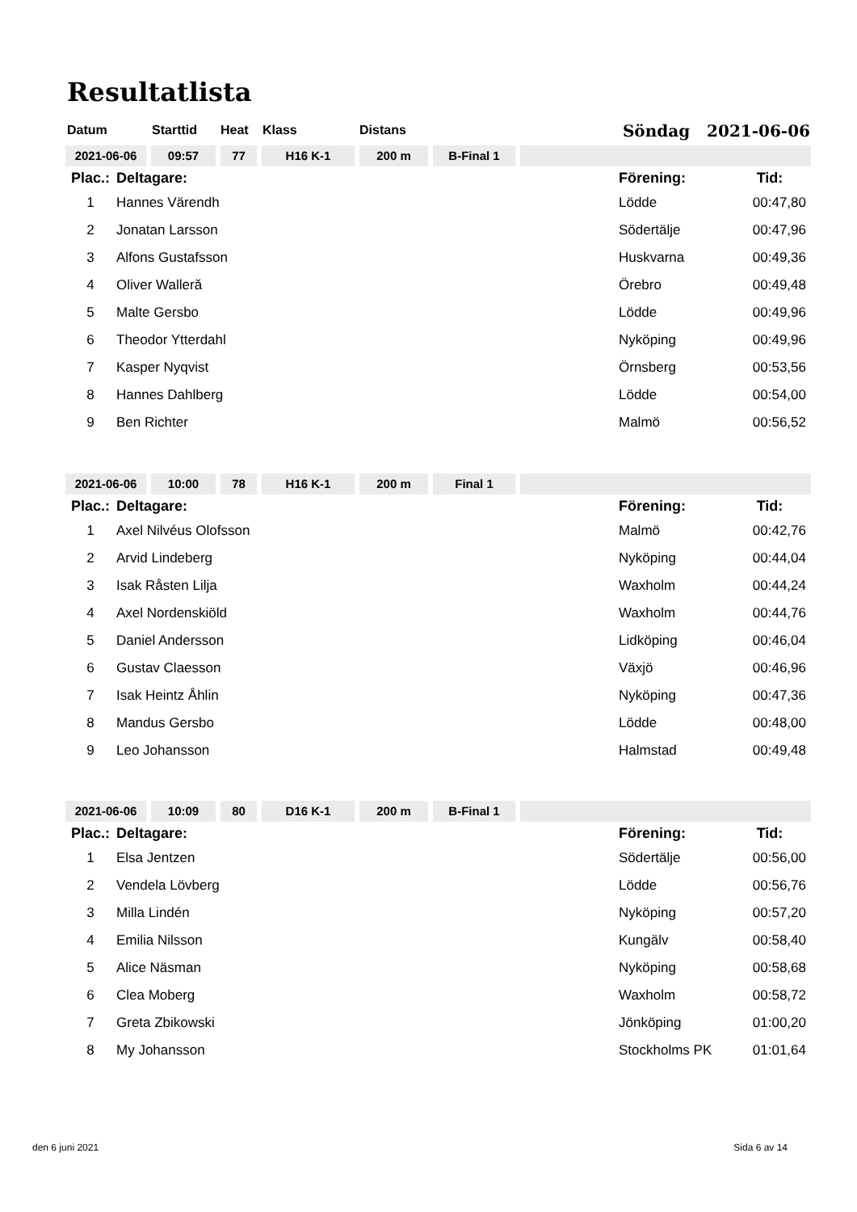Resultatlista
Datum Starttid Heat Klass Distans Söndag 2021-06-06
2021-06-06 09:57 77 H16 K-1 200 m B-Final 1
| Plac.: | Deltagare: | Förening: | Tid: |
| --- | --- | --- | --- |
| 1 | Hannes Värendh | Lödde | 00:47,80 |
| 2 | Jonatan Larsson | Södertälje | 00:47,96 |
| 3 | Alfons Gustafsson | Huskvarna | 00:49,36 |
| 4 | Oliver Walleră | Örebro | 00:49,48 |
| 5 | Malte Gersbo | Lödde | 00:49,96 |
| 6 | Theodor Ytterdahl | Nyköping | 00:49,96 |
| 7 | Kasper Nyqvist | Örnsberg | 00:53,56 |
| 8 | Hannes Dahlberg | Lödde | 00:54,00 |
| 9 | Ben Richter | Malmö | 00:56,52 |
2021-06-06 10:00 78 H16 K-1 200 m Final 1
| Plac.: | Deltagare: | Förening: | Tid: |
| --- | --- | --- | --- |
| 1 | Axel Nilvéus Olofsson | Malmö | 00:42,76 |
| 2 | Arvid Lindeberg | Nyköping | 00:44,04 |
| 3 | Isak Råsten Lilja | Waxholm | 00:44,24 |
| 4 | Axel Nordenskiöld | Waxholm | 00:44,76 |
| 5 | Daniel Andersson | Lidköping | 00:46,04 |
| 6 | Gustav Claesson | Växjö | 00:46,96 |
| 7 | Isak Heintz Åhlin | Nyköping | 00:47,36 |
| 8 | Mandus Gersbo | Lödde | 00:48,00 |
| 9 | Leo Johansson | Halmstad | 00:49,48 |
2021-06-06 10:09 80 D16 K-1 200 m B-Final 1
| Plac.: | Deltagare: | Förening: | Tid: |
| --- | --- | --- | --- |
| 1 | Elsa Jentzen | Södertälje | 00:56,00 |
| 2 | Vendela Lövberg | Lödde | 00:56,76 |
| 3 | Milla Lindén | Nyköping | 00:57,20 |
| 4 | Emilia Nilsson | Kungälv | 00:58,40 |
| 5 | Alice Näsman | Nyköping | 00:58,68 |
| 6 | Clea Moberg | Waxholm | 00:58,72 |
| 7 | Greta Zbikowski | Jönköping | 01:00,20 |
| 8 | My Johansson | Stockholms PK | 01:01,64 |
den 6 juni 2021 Sida 6 av 14